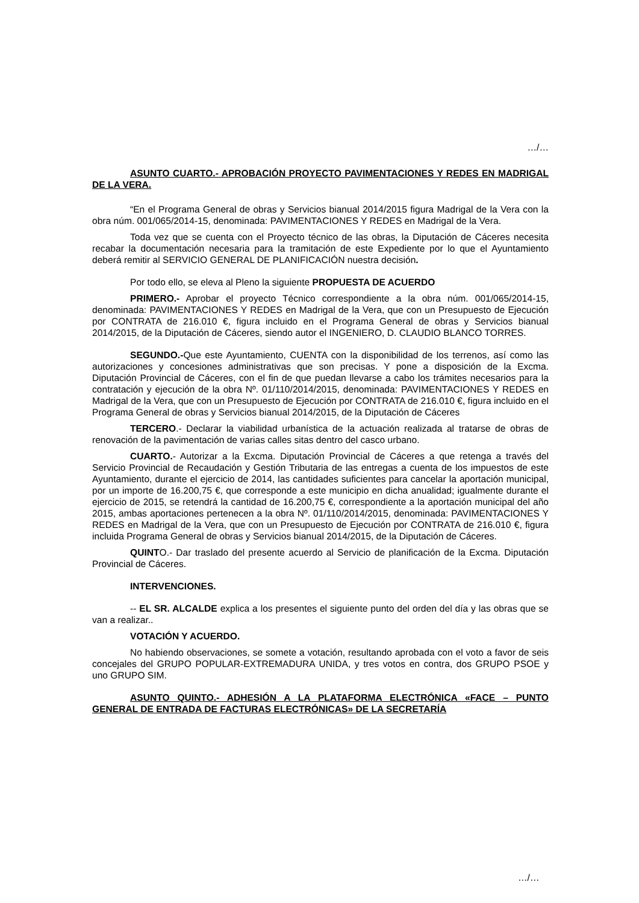…/…
ASUNTO CUARTO.- APROBACIÓN PROYECTO PAVIMENTACIONES Y REDES EN MADRIGAL DE LA VERA.
“En el Programa General de obras y Servicios bianual 2014/2015 figura Madrigal de la Vera con la obra núm. 001/065/2014-15, denominada: PAVIMENTACIONES Y REDES en Madrigal de la Vera.
Toda vez que se cuenta con el Proyecto técnico de las obras, la Diputación de Cáceres necesita recabar la documentación necesaria para la tramitación de este Expediente por lo que el Ayuntamiento deberá remitir al SERVICIO GENERAL DE PLANIFICACIÓN nuestra decisión.
Por todo ello, se eleva al Pleno la siguiente PROPUESTA DE ACUERDO
PRIMERO.- Aprobar el proyecto Técnico correspondiente a la obra núm. 001/065/2014-15, denominada: PAVIMENTACIONES Y REDES en Madrigal de la Vera, que con un Presupuesto de Ejecución por CONTRATA de 216.010 €, figura incluido en el Programa General de obras y Servicios bianual 2014/2015, de la Diputación de Cáceres, siendo autor el INGENIERO, D. CLAUDIO BLANCO TORRES.
SEGUNDO.-Que este Ayuntamiento, CUENTA con la disponibilidad de los terrenos, así como las autorizaciones y concesiones administrativas que son precisas. Y pone a disposición de la Excma. Diputación Provincial de Cáceres, con el fin de que puedan llevarse a cabo los trámites necesarios para la contratación y ejecución de la obra Nº. 01/110/2014/2015, denominada: PAVIMENTACIONES Y REDES en Madrigal de la Vera, que con un Presupuesto de Ejecución por CONTRATA de 216.010 €, figura incluido en el Programa General de obras y Servicios bianual 2014/2015, de la Diputación de Cáceres
TERCERO.- Declarar la viabilidad urbanística de la actuación realizada al tratarse de obras de renovación de la pavimentación de varias calles sitas dentro del casco urbano.
CUARTO.- Autorizar a la Excma. Diputación Provincial de Cáceres a que retenga a través del Servicio Provincial de Recaudación y Gestión Tributaria de las entregas a cuenta de los impuestos de este Ayuntamiento, durante el ejercicio de 2014, las cantidades suficientes para cancelar la aportación municipal, por un importe de 16.200,75 €, que corresponde a este municipio en dicha anualidad; igualmente durante el ejercicio de 2015, se retendrá la cantidad de 16.200,75 €, correspondiente a la aportación municipal del año 2015, ambas aportaciones pertenecen a la obra Nº. 01/110/2014/2015, denominada: PAVIMENTACIONES Y REDES en Madrigal de la Vera, que con un Presupuesto de Ejecución por CONTRATA de 216.010 €, figura incluida Programa General de obras y Servicios bianual 2014/2015, de la Diputación de Cáceres.
QUINTO.- Dar traslado del presente acuerdo al Servicio de planificación de la Excma. Diputación Provincial de Cáceres.
INTERVENCIONES.
-- EL SR. ALCALDE explica a los presentes el siguiente punto del orden del día y las obras que se van a realizar..
VOTACIÓN Y ACUERDO.
No habiendo observaciones, se somete a votación, resultando aprobada con el voto a favor de seis concejales del GRUPO POPULAR-EXTREMADURA UNIDA, y tres votos en contra, dos GRUPO PSOE y uno GRUPO SIM.
ASUNTO QUINTO.- ADHESIÓN A LA PLATAFORMA ELECTRÓNICA «FACE – PUNTO GENERAL DE ENTRADA DE FACTURAS ELECTRÓNICAS» DE LA SECRETARÍA
…/…